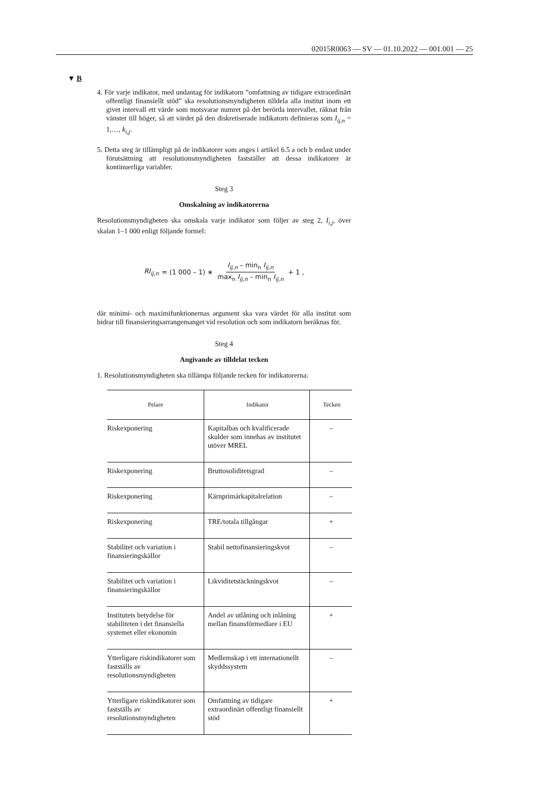02015R0063 — SV — 01.10.2022 — 001.001 — 25
▼ B
4. För varje indikator, med undantag för indikatorn ”omfattning av tidigare extraordinärt offentligt finansiellt stöd” ska resolutionsmyndigheten tilldela alla institut inom ett givet intervall ett värde som motsvarar numret på det berörda intervallet, räknat från vänster till höger, så att värdet på den diskretiserade indikatorn definieras som I<sub>ij,n</sub> = 1,…, k<sub>i,j</sub>.
5. Detta steg är tillämpligt på de indikatorer som anges i artikel 6.5 a och b endast under förutsättning att resolutionsmyndigheten fastställer att dessa indikatorer är kontinuerliga variabler.
Steg 3
Omskalning av indikatorerna
Resolutionsmyndigheten ska omskala varje indikator som följer av steg 2, I<sub>i,j</sub>, över skalan 1–1 000 enligt följande formel:
RI<sub>ij,n</sub> = (1 000 – 1) ∗ I<sub>ij,n</sub> – min<sub>n</sub> I<sub>ij,n</sub> max<sub>n</sub> I<sub>ij,n</sub> – min<sub>n</sub> I<sub>ij,n</sub> + 1 ,
där minimi- och maximifunktionernas argument ska vara värdet för alla institut som bidrar till finansieringsarrangemanget vid resolution och som indikatorn beräknas för.
Steg 4
Angivande av tilldelat tecken
1. Resolutionsmyndigheten ska tillämpa följande tecken för indikatorerna:
| Pelare | Indikator | Tecken |
| --- | --- | --- |
| Riskexponering | Kapitalbas och kvalificerade skulder som innehas av institutet utöver MREL | – |
| Riskexponering | Bruttosoliditetsgrad | – |
| Riskexponering | Kärnprimärkapitalrelation | – |
| Riskexponering | TRE/totala tillgångar | + |
| Stabilitet och variation i finansieringskällor | Stabil nettofinansieringskvot | – |
| Stabilitet och variation i finansieringskällor | Likviditetstäckningskvot | – |
| Institutets betydelse för stabiliteten i det finansiella systemet eller ekonomin | Andel av utlåning och inlåning mellan finansförmedlare i EU | + |
| Ytterligare riskindikatorer som fastställs av resolutionsmyndigheten | Medlemskap i ett internationellt skyddssystem | – |
| Ytterligare riskindikatorer som fastställs av resolutionsmyndigheten | Omfattning av tidigare extraordinärt offentligt finansiellt stöd | + |